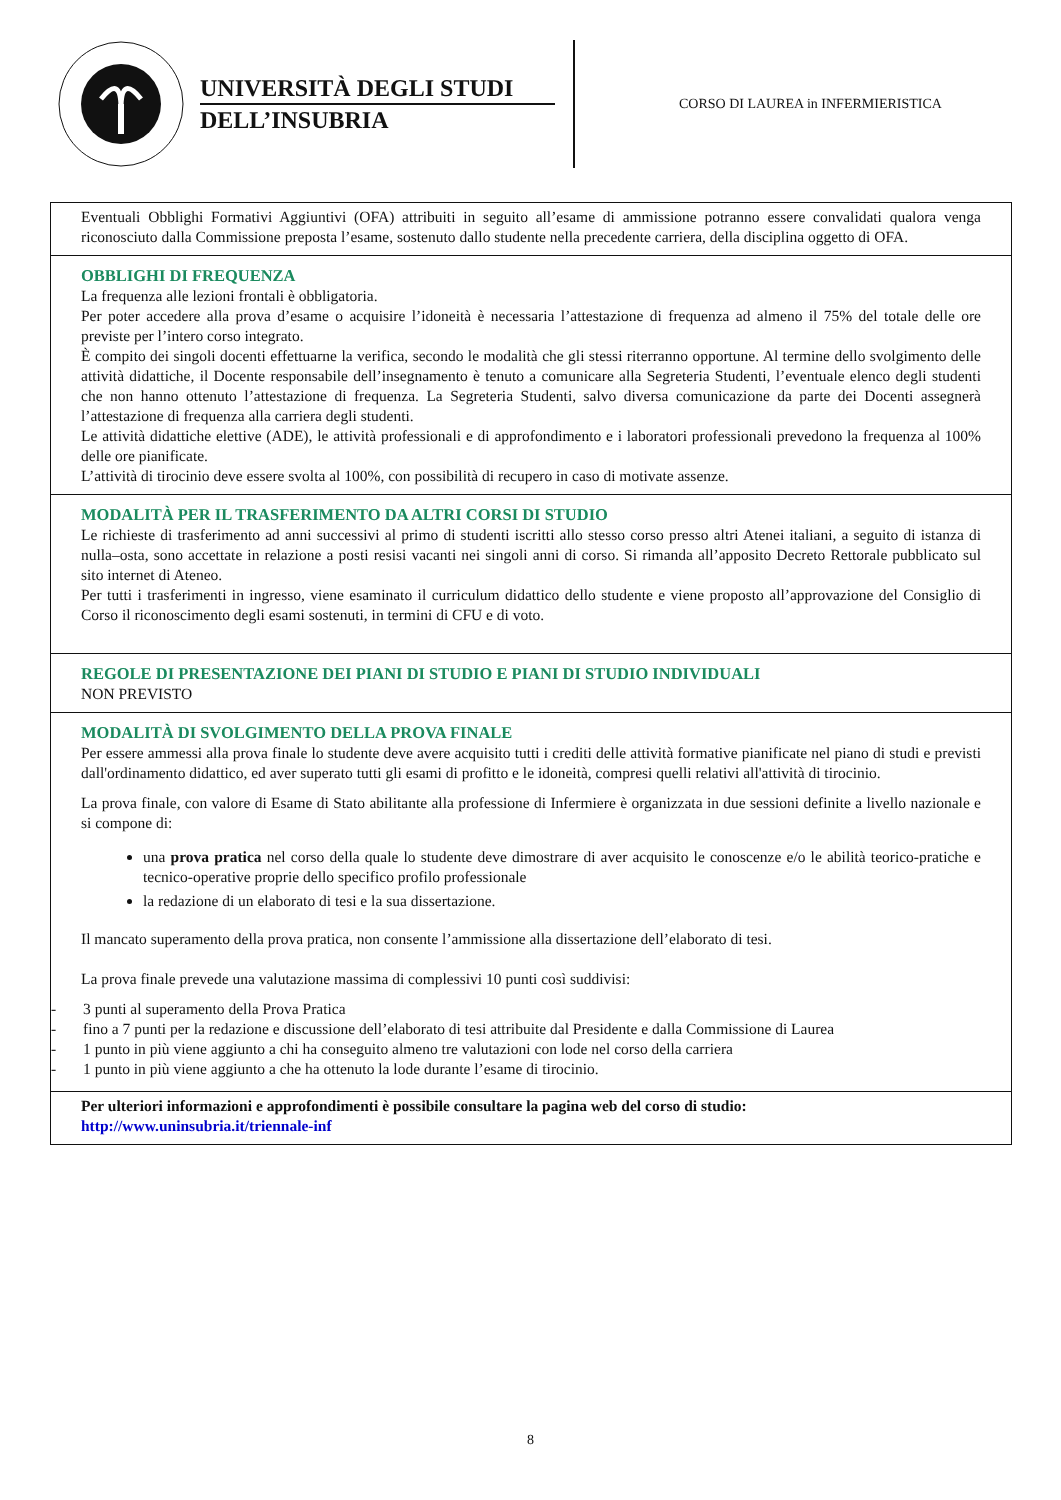UNIVERSITÀ DEGLI STUDI
DELL’INSUBRIA
CORSO DI LAUREA in INFERMIERISTICA
Eventuali Obblighi Formativi Aggiuntivi (OFA) attribuiti in seguito all’esame di ammissione potranno essere convalidati qualora venga riconosciuto dalla Commissione preposta l’esame, sostenuto dallo studente nella precedente carriera, della disciplina oggetto di OFA.
OBBLIGHI DI FREQUENZA
La frequenza alle lezioni frontali è obbligatoria.
Per poter accedere alla prova d’esame o acquisire l’idoneità è necessaria l’attestazione di frequenza ad almeno il 75% del totale delle ore previste per l’intero corso integrato.
È compito dei singoli docenti effettuarne la verifica, secondo le modalità che gli stessi riterranno opportune. Al termine dello svolgimento delle attività didattiche, il Docente responsabile dell’insegnamento è tenuto a comunicare alla Segreteria Studenti, l’eventuale elenco degli studenti che non hanno ottenuto l’attestazione di frequenza. La Segreteria Studenti, salvo diversa comunicazione da parte dei Docenti assegnerà l’attestazione di frequenza alla carriera degli studenti.
Le attività didattiche elettive (ADE), le attività professionali e di approfondimento e i laboratori professionali prevedono la frequenza al 100% delle ore pianificate.
L’attività di tirocinio deve essere svolta al 100%, con possibilità di recupero in caso di motivate assenze.
MODALITÀ PER IL TRASFERIMENTO DA ALTRI CORSI DI STUDIO
Le richieste di trasferimento ad anni successivi al primo di studenti iscritti allo stesso corso presso altri Atenei italiani, a seguito di istanza di nulla–osta, sono accettate in relazione a posti resisi vacanti nei singoli anni di corso. Si rimanda all’apposito Decreto Rettorale pubblicato sul sito internet di Ateneo.
Per tutti i trasferimenti in ingresso, viene esaminato il curriculum didattico dello studente e viene proposto all’approvazione del Consiglio di Corso il riconoscimento degli esami sostenuti, in termini di CFU e di voto.
REGOLE DI PRESENTAZIONE DEI PIANI DI STUDIO E PIANI DI STUDIO INDIVIDUALI
NON PREVISTO
MODALITÀ DI SVOLGIMENTO DELLA PROVA FINALE
Per essere ammessi alla prova finale lo studente deve avere acquisito tutti i crediti delle attività formative pianificate nel piano di studi e previsti dall'ordinamento didattico, ed aver superato tutti gli esami di profitto e le idoneità, compresi quelli relativi all'attività di tirocinio.
La prova finale, con valore di Esame di Stato abilitante alla professione di Infermiere è organizzata in due sessioni definite a livello nazionale e si compone di:
una prova pratica nel corso della quale lo studente deve dimostrare di aver acquisito le conoscenze e/o le abilità teorico-pratiche e tecnico-operative proprie dello specifico profilo professionale
la redazione di un elaborato di tesi e la sua dissertazione.
Il mancato superamento della prova pratica, non consente l’ammissione alla dissertazione dell’elaborato di tesi.
La prova finale prevede una valutazione massima di complessivi 10 punti così suddivisi:
- 3 punti al superamento della Prova Pratica
- fino a 7 punti per la redazione e discussione dell’elaborato di tesi attribuite dal Presidente e dalla Commissione di Laurea
- 1 punto in più viene aggiunto a chi ha conseguito almeno tre valutazioni con lode nel corso della carriera
- 1 punto in più viene aggiunto a che ha ottenuto la lode durante l’esame di tirocinio.
Per ulteriori informazioni e approfondimenti è possibile consultare la pagina web del corso di studio:
http://www.uninsubria.it/triennale-inf
8